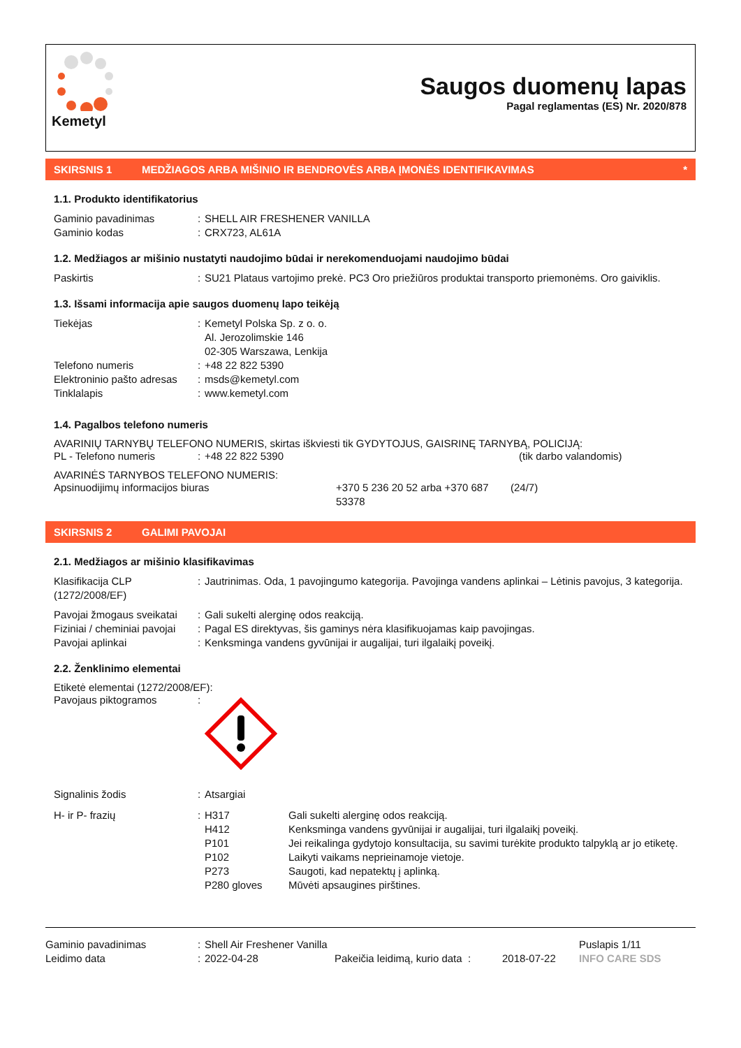Kemetyl
Saugos duomenų lapas
Pagal reglamentas (ES) Nr. 2020/878
SKIRSNIS 1 MEDŽIAGOS ARBA MIŠINIO IR BENDROVĖS ARBA ĮMONĖS IDENTIFIKAVIMAS *
1.1. Produkto identifikatorius
| Gaminio pavadinimas | : | SHELL AIR FRESHENER VANILLA |
| Gaminio kodas | : | CRX723, AL61A |
1.2. Medžiagos ar mišinio nustatyti naudojimo būdai ir nerekomenduojami naudojimo būdai
| Paskirtis | : | SU21 Plataus vartojimo prekė. PC3 Oro priežiūros produktai transporto priemonėms. Oro gaiviklis. |
1.3. Išsami informacija apie saugos duomenų lapo teikėją
| Tiekėjas | : | Kemetyl Polska Sp. z o. o. Al. Jerozolimskie 146 02-305 Warszawa, Lenkija |
| Telefono numeris | : | +48 22 822 5390 |
| Elektroninio pašto adresas | : | msds@kemetyl.com |
| Tinklalapis | : | www.kemetyl.com |
1.4. Pagalbos telefono numeris
AVARINIŲ TARNYBŲ TELEFONO NUMERIS, skirtas iškviesti tik GYDYTOJUS, GAISRINĘ TARNYBĄ, POLICIJĄ:
| PL - Telefono numeris | : | +48 22 822 5390 | (tik darbo valandomis) |
AVARINĖS TARNYBOS TELEFONO NUMERIS:
| Apsinuodijimų informacijos biuras | +370 5 236 20 52 arba +370 687 53378 | (24/7) |
SKIRSNIS 2 GALIMI PAVOJAI
2.1. Medžiagos ar mišinio klasifikavimas
| Klasifikacija CLP (1272/2008/EF) | : | Jautrinimas. Oda, 1 pavojingumo kategorija. Pavojinga vandens aplinkai – Lėtinis pavojus, 3 kategorija. |
| Pavojai žmogaus sveikatai | : | Gali sukelti alerginę odos reakciją. |
| Fiziniai / cheminiai pavojai | : | Pagal ES direktyvas, šis gaminys nėra klasifikuojamas kaip pavojingas. |
| Pavojai aplinkai | : | Kenksminga vandens gyvūnijai ir augalijai, turi ilgalaikį poveikį. |
2.2. Ženklinimo elementai
Etiketė elementai (1272/2008/EF):
| Pavojaus piktogramos | : | |
| Signalinis žodis | : | Atsargiai |
| H- ir P- frazių | : | / H317 / Gali sukelti alerginę odos reakciją. / / H412 / Kenksminga vandens gyvūnijai ir augalijai, turi ilgalaikį poveikį. / / P101 / Jei reikalinga gydytojo konsultacija, su savimi turėkite produkto talpyklą ar jo etiketę. / / P102 / Laikyti vaikams neprieinamoje vietoje. / / P273 / Saugoti, kad nepatektų į aplinką. / / P280 gloves / Mūvėti apsaugines pirštines. / |
| Gaminio pavadinimas | : | Shell Air Freshener Vanilla | | | Puslapis 1/11 |
| Leidimo data | : | 2022-04-28 | Pakeičia leidimą, kurio data : | 2018-07-22 | INFO CARE SDS |